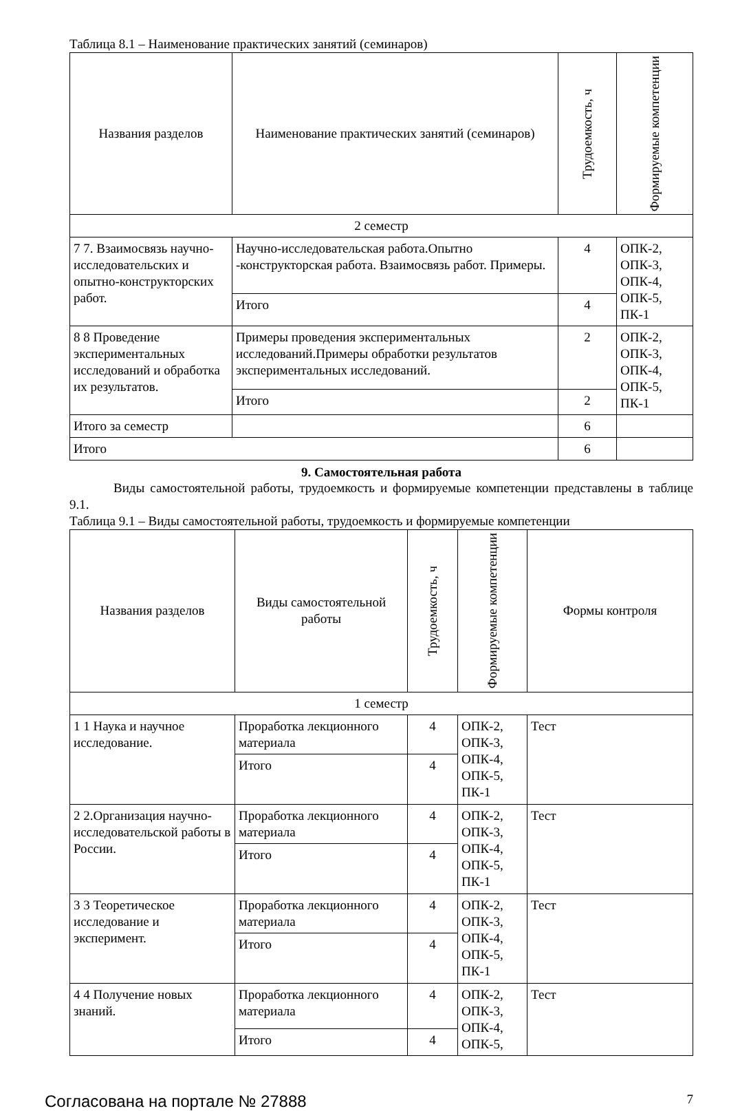Таблица 8.1 – Наименование практических занятий (семинаров)
| Названия разделов | Наименование практических занятий (семинаров) | Трудоемкость, ч | Формируемые компетенции |
| --- | --- | --- | --- |
| 2 семестр | | | |
| 7 7. Взаимосвязь научно-исследовательских и опытно-конструкторских работ. | Научно-исследовательская работа.Опытно -конструкторская работа. Взаимосвязь работ. Примеры. | 4 | ОПК-2, ОПК-3, ОПК-4, ОПК-5, ПК-1 |
| | Итого | 4 | |
| 8 8 Проведение экспериментальных исследований и обработка их результатов. | Примеры проведения экспериментальных исследований.Примеры обработки результатов экспериментальных исследований. | 2 | ОПК-2, ОПК-3, ОПК-4, ОПК-5, ПК-1 |
| | Итого | 2 | |
| Итого за семестр | | 6 | |
| Итого | | 6 | |
9. Самостоятельная работа
Виды самостоятельной работы, трудоемкость и формируемые компетенции представлены в таблице 9.1.
Таблица 9.1 – Виды самостоятельной работы, трудоемкость и формируемые компетенции
| Названия разделов | Виды самостоятельной работы | Трудоемкость, ч | Формируемые компетенции | Формы контроля |
| --- | --- | --- | --- | --- |
| 1 семестр | | | | |
| 1 1 Наука и научное исследование. | Проработка лекционного материала | 4 | ОПК-2, ОПК-3, ОПК-4, ОПК-5, ПК-1 | Тест |
| | Итого | 4 | | |
| 2 2.Организация научно-исследовательской работы в России. | Проработка лекционного материала | 4 | ОПК-2, ОПК-3, ОПК-4, ОПК-5, ПК-1 | Тест |
| | Итого | 4 | | |
| 3 3 Теоретическое исследование и эксперимент. | Проработка лекционного материала | 4 | ОПК-2, ОПК-3, ОПК-4, ОПК-5, ПК-1 | Тест |
| | Итого | 4 | | |
| 4 4 Получение новых знаний. | Проработка лекционного материала | 4 | ОПК-2, ОПК-3, ОПК-4, ОПК-5, | Тест |
| | Итого | 4 | | |
Согласована на портале № 27888 7